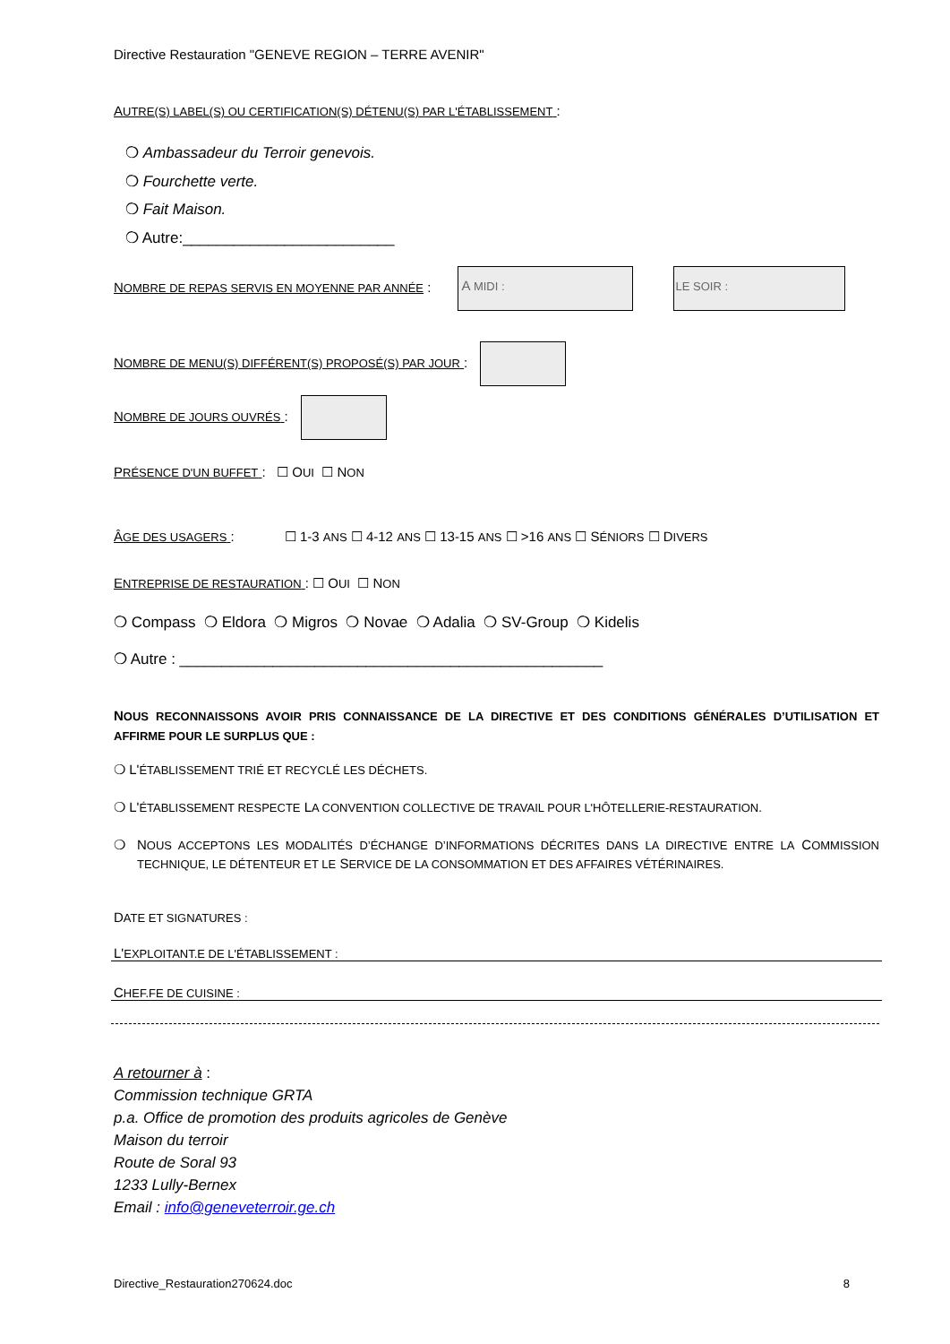Directive Restauration "GENEVE REGION – TERRE AVENIR"
AUTRE(S) LABEL(S) OU CERTIFICATION(S) DÉTENU(S) PAR L'ÉTABLISSEMENT :
❍ Ambassadeur du Terroir genevois.
❍ Fourchette verte.
❍ Fait Maison.
❍ Autre:_________________________
NOMBRE DE REPAS SERVIS EN MOYENNE PAR ANNÉE : A MIDI : LE SOIR :
NOMBRE DE MENU(S) DIFFÉRENT(S) PROPOSÉ(S) PAR JOUR :
NOMBRE DE JOURS OUVRÉS :
PRÉSENCE D'UN BUFFET : ☐ OUI ☐ NON
ÂGE DES USAGERS : ☐ 1-3 ANS ☐ 4-12 ANS ☐ 13-15 ANS ☐ >16 ANS ☐ SÉNIORS ☐ DIVERS
ENTREPRISE DE RESTAURATION : ☐ OUI ☐ NON
❍ Compass ❍ Eldora ❍ Migros ❍ Novae ❍ Adalia ❍ SV-Group ❍ Kidelis
❍ Autre : __________________________________________________
NOUS RECONNAISSONS AVOIR PRIS CONNAISSANCE DE LA DIRECTIVE ET DES CONDITIONS GÉNÉRALES D’UTILISATION ET AFFIRME POUR LE SURPLUS QUE :
❍ L'ÉTABLISSEMENT TRIÉ ET RECYCLÉ LES DÉCHETS.
❍ L'ÉTABLISSEMENT RESPECTE LA CONVENTION COLLECTIVE DE TRAVAIL POUR L'HÔTELLERIE-RESTAURATION.
❍ NOUS ACCEPTONS LES MODALITÉS D’ÉCHANGE D’INFORMATIONS DÉCRITES DANS LA DIRECTIVE ENTRE LA COMMISSION TECHNIQUE, LE DÉTENTEUR ET LE SERVICE DE LA CONSOMMATION ET DES AFFAIRES VÉTÉRINAIRES.
DATE ET SIGNATURES :
L'EXPLOITANT.E DE L'ÉTABLISSEMENT :
CHEF.FE DE CUISINE :
A retourner à :
Commission technique GRTA
p.a. Office de promotion des produits agricoles de Genève
Maison du terroir
Route de Soral 93
1233 Lully-Bernex
Email : info@geneveterroir.ge.ch
Directive_Restauration270624.doc 8